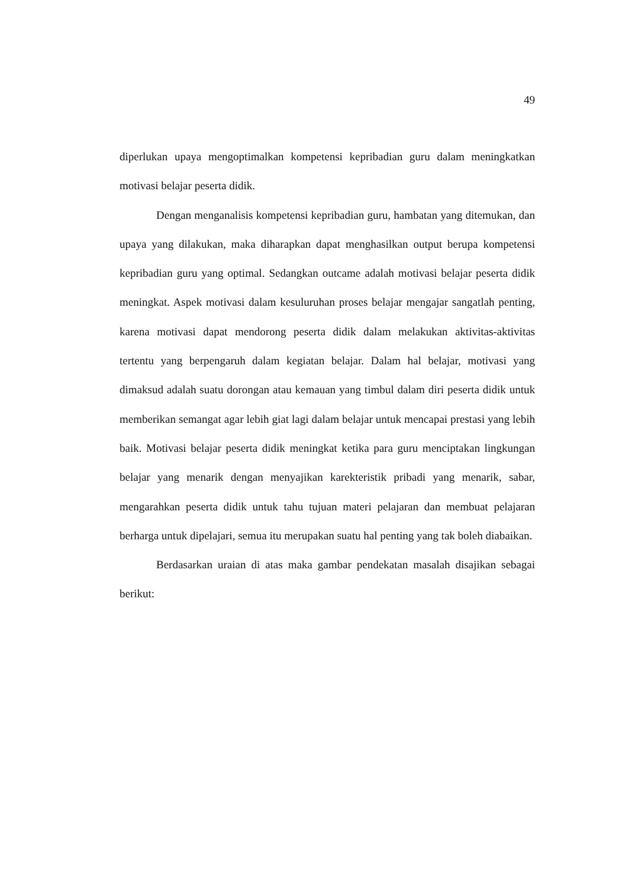49
diperlukan upaya mengoptimalkan kompetensi kepribadian guru dalam meningkatkan motivasi belajar peserta didik.
Dengan menganalisis kompetensi kepribadian guru, hambatan yang ditemukan, dan upaya yang dilakukan, maka diharapkan dapat menghasilkan output berupa kompetensi kepribadian guru yang optimal. Sedangkan outcame adalah motivasi belajar peserta didik meningkat. Aspek motivasi dalam kesuluruhan proses belajar mengajar sangatlah penting, karena motivasi dapat mendorong peserta didik dalam melakukan aktivitas-aktivitas tertentu yang berpengaruh dalam kegiatan belajar. Dalam hal belajar, motivasi yang dimaksud adalah suatu dorongan atau kemauan yang timbul dalam diri peserta didik untuk memberikan semangat agar lebih giat lagi dalam belajar untuk mencapai prestasi yang lebih baik. Motivasi belajar peserta didik meningkat ketika para guru menciptakan lingkungan belajar yang menarik dengan menyajikan karekteristik pribadi yang menarik, sabar, mengarahkan peserta didik untuk tahu tujuan materi pelajaran dan membuat pelajaran berharga untuk dipelajari, semua itu merupakan suatu hal penting yang tak boleh diabaikan.
Berdasarkan uraian di atas maka gambar pendekatan masalah disajikan sebagai berikut: